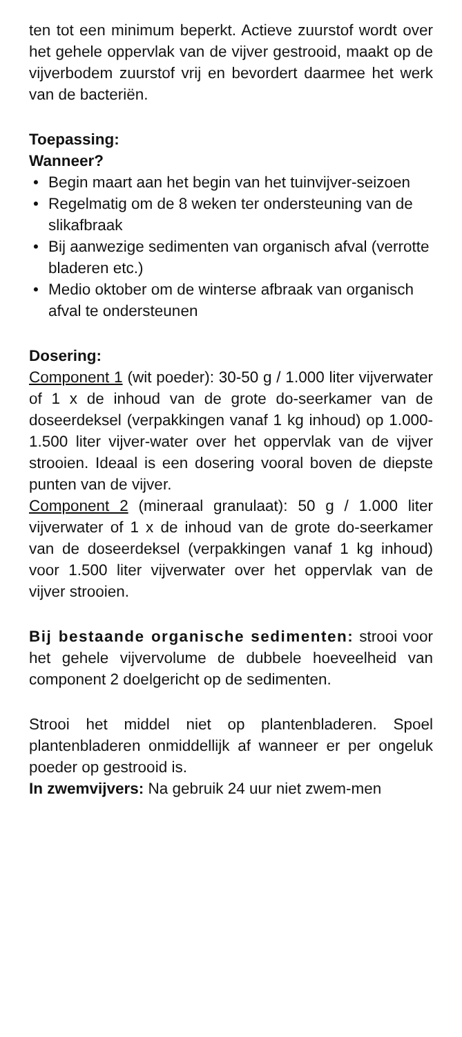ten tot een minimum beperkt. Actieve zuurstof wordt over het gehele oppervlak van de vijver gestrooid, maakt op de vijverbodem zuurstof vrij en bevordert daarmee het werk van de bacteriën.
Toepassing:
Wanneer?
• Begin maart aan het begin van het tuinvijver-seizoen
• Regelmatig om de 8 weken ter ondersteuning van de slikafbraak
• Bij aanwezige sedimenten van organisch afval (verrotte bladeren etc.)
• Medio oktober om de winterse afbraak van organisch afval te ondersteunen
Dosering:
Component 1 (wit poeder): 30-50 g / 1.000 liter vijverwater of 1 x de inhoud van de grote do-seerkamer van de doseerdeksel (verpakkingen vanaf 1 kg inhoud) op 1.000-1.500 liter vijver-water over het oppervlak van de vijver strooien. Ideaal is een dosering vooral boven de diepste punten van de vijver.
Component 2 (mineraal granulaat): 50 g / 1.000 liter vijverwater of 1 x de inhoud van de grote do-seerkamer van de doseerdeksel (verpakkingen vanaf 1 kg inhoud) voor 1.500 liter vijverwater over het oppervlak van de vijver strooien.
Bij bestaande organische sedimenten: strooi voor het gehele vijvervolume de dubbele hoeveelheid van component 2 doelgericht op de sedimenten.
Strooi het middel niet op plantenbladeren. Spoel plantenbladeren onmiddellijk af wanneer er per ongeluk poeder op gestrooid is.
In zwemvijvers: Na gebruik 24 uur niet zwem-men